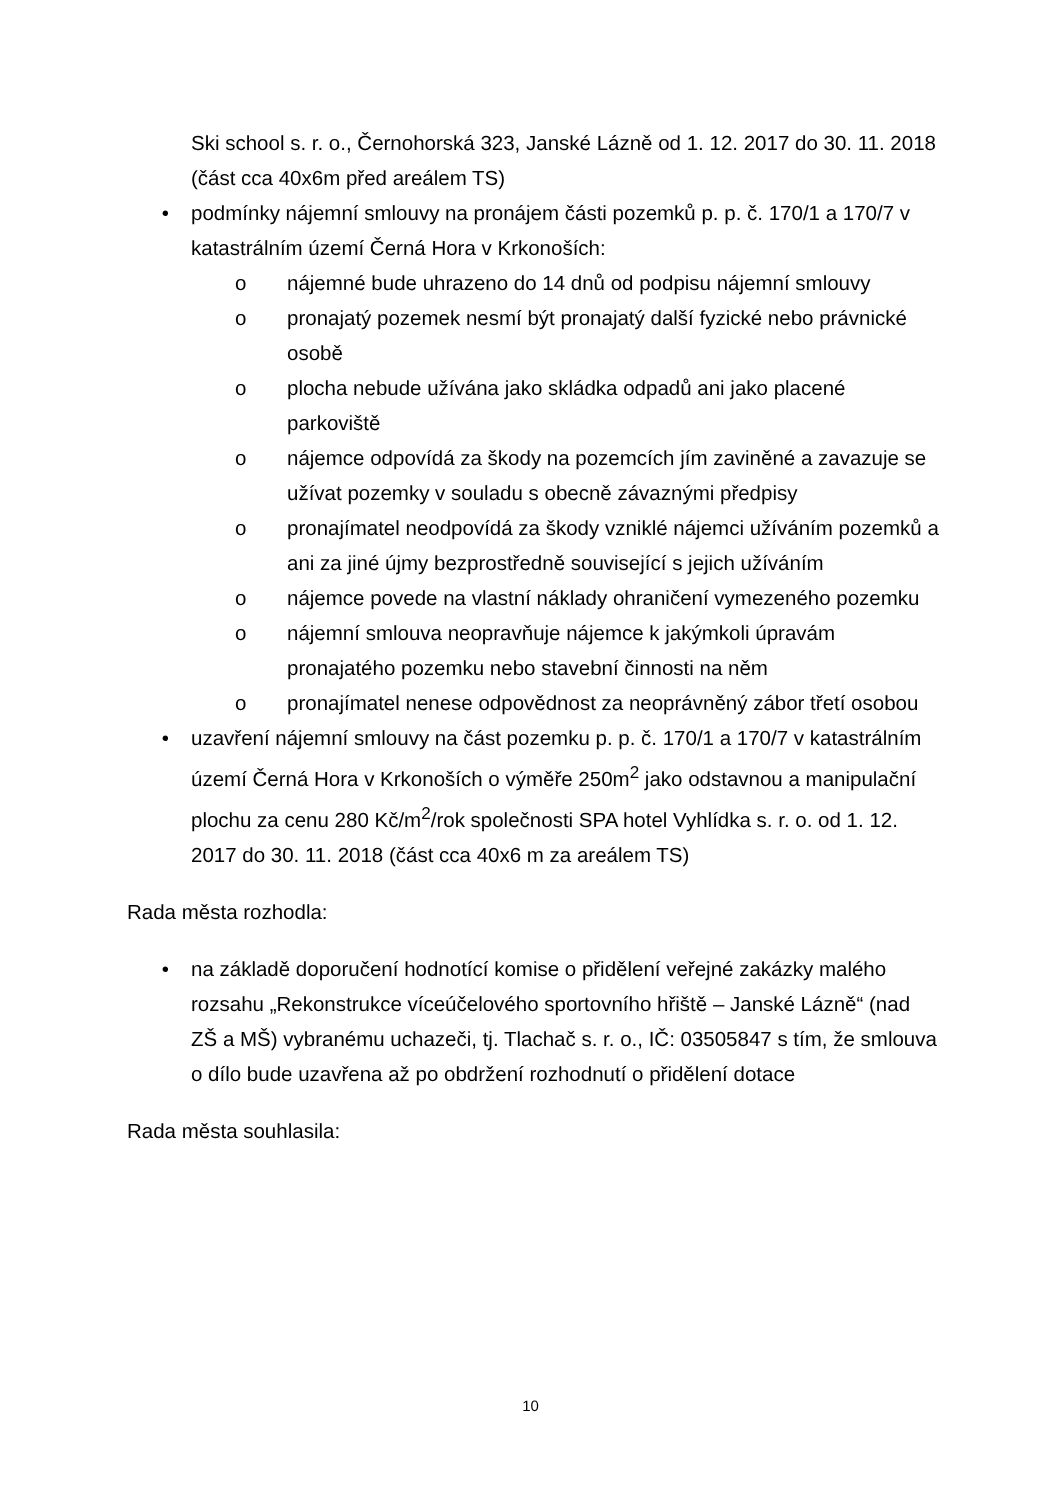Ski school s. r. o., Černohorská 323, Janské Lázně od 1. 12. 2017 do 30. 11. 2018 (část cca 40x6m před areálem TS)
• podmínky nájemní smlouvy na pronájem části pozemků p. p. č. 170/1 a 170/7 v katastrálním území Černá Hora v Krkonoších:
o nájemné bude uhrazeno do 14 dnů od podpisu nájemní smlouvy
o pronajatý pozemek nesmí být pronajatý další fyzické nebo právnické osobě
o plocha nebude užívána jako skládka odpadů ani jako placené parkoviště
o nájemce odpovídá za škody na pozemcích jím zaviněné a zavazuje se užívat pozemky v souladu s obecně závaznými předpisy
o pronajímatel neodpovídá za škody vzniklé nájemci užíváním pozemků a ani za jiné újmy bezprostředně související s jejich užíváním
o nájemce povede na vlastní náklady ohraničení vymezeného pozemku
o nájemní smlouva neopravňuje nájemce k jakýmkoli úpravám pronajatého pozemku nebo stavební činnosti na něm
o pronajímatel nenese odpovědnost za neoprávněný zábor třetí osobou
• uzavření nájemní smlouvy na část pozemku p. p. č. 170/1 a 170/7 v katastrálním území Černá Hora v Krkonoších o výměře 250m<sup>2</sup> jako odstavnou a manipulační plochu za cenu 280 Kč/m<sup>2</sup>/rok společnosti SPA hotel Vyhlídka s. r. o. od 1. 12. 2017 do 30. 11. 2018 (část cca 40x6 m za areálem TS)
Rada města rozhodla:
• na základě doporučení hodnotící komise o přidělení veřejné zakázky malého rozsahu „Rekonstrukce víceúčelového sportovního hřiště – Janské Lázně“ (nad ZŠ a MŠ) vybranému uchazeči, tj. Tlachač s. r. o., IČ: 03505847 s tím, že smlouva o dílo bude uzavřena až po obdržení rozhodnutí o přidělení dotace
Rada města souhlasila:
10